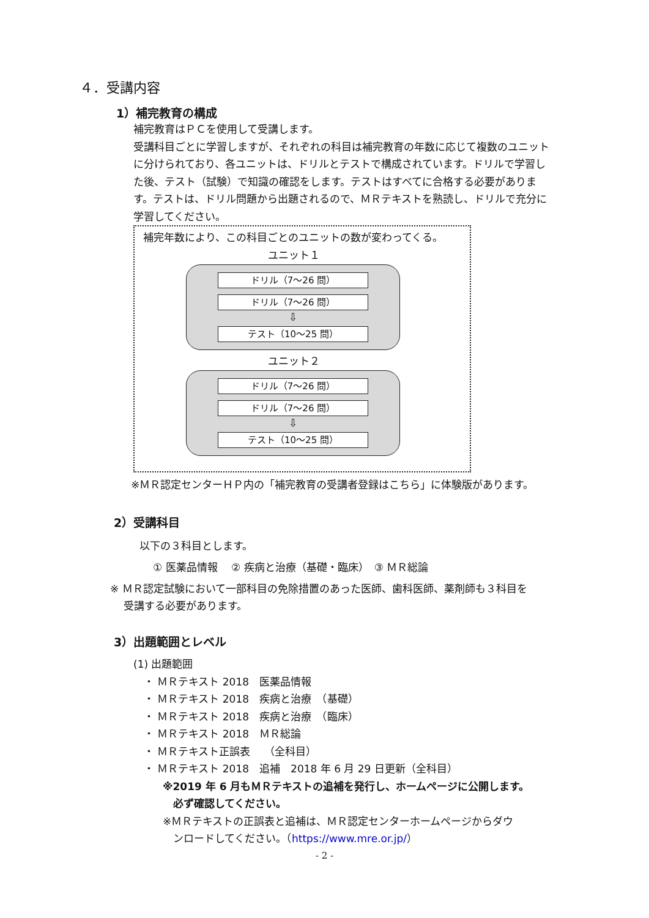４．受講内容
1）補完教育の構成
補完教育はＰＣを使用して受講します。
受講科目ごとに学習しますが、それぞれの科目は補完教育の年数に応じて複数のユニットに分けられており、各ユニットは、ドリルとテストで構成されています。ドリルで学習した後、テスト（試験）で知識の確認をします。テストはすべてに合格する必要があります。テストは、ドリル問題から出題されるので、ＭＲテキストを熟読し、ドリルで充分に学習してください。
補完年数により、この科目ごとのユニットの数が変わってくる。
ユニット１
ドリル（7～26 問）
ドリル（7～26 問）
⇩
テスト（10～25 問）
ユニット２
ドリル（7～26 問）
ドリル（7～26 問）
⇩
テスト（10～25 問）
※ＭＲ認定センターＨＰ内の「補完教育の受講者登録はこちら」に体験版があります。
2）受講科目
以下の３科目とします。
① 医薬品情報　 ② 疾病と治療（基礎・臨床）　③ ＭＲ総論
※ ＭＲ認定試験において一部科目の免除措置のあった医師、歯科医師、薬剤師も３科目を
　 受講する必要があります。
3）出題範囲とレベル
(1) 出題範囲
　・ ＭＲテキスト 2018　医薬品情報
　・ ＭＲテキスト 2018　疾病と治療　（基礎）
　・ ＭＲテキスト 2018　疾病と治療　（臨床）
　・ ＭＲテキスト 2018　ＭＲ総論
　・ ＭＲテキスト正誤表　 （全科目）
　・ ＭＲテキスト 2018　追補　2018 年 6 月 29 日更新（全科目）
※2019 年 6 月もＭＲテキストの追補を発行し、ホームページに公開します。
　必ず確認してください。
※ＭＲテキストの正誤表と追補は、ＭＲ認定センターホームページからダウ
　ンロードしてください。（https://www.mre.or.jp/）
- 2 -